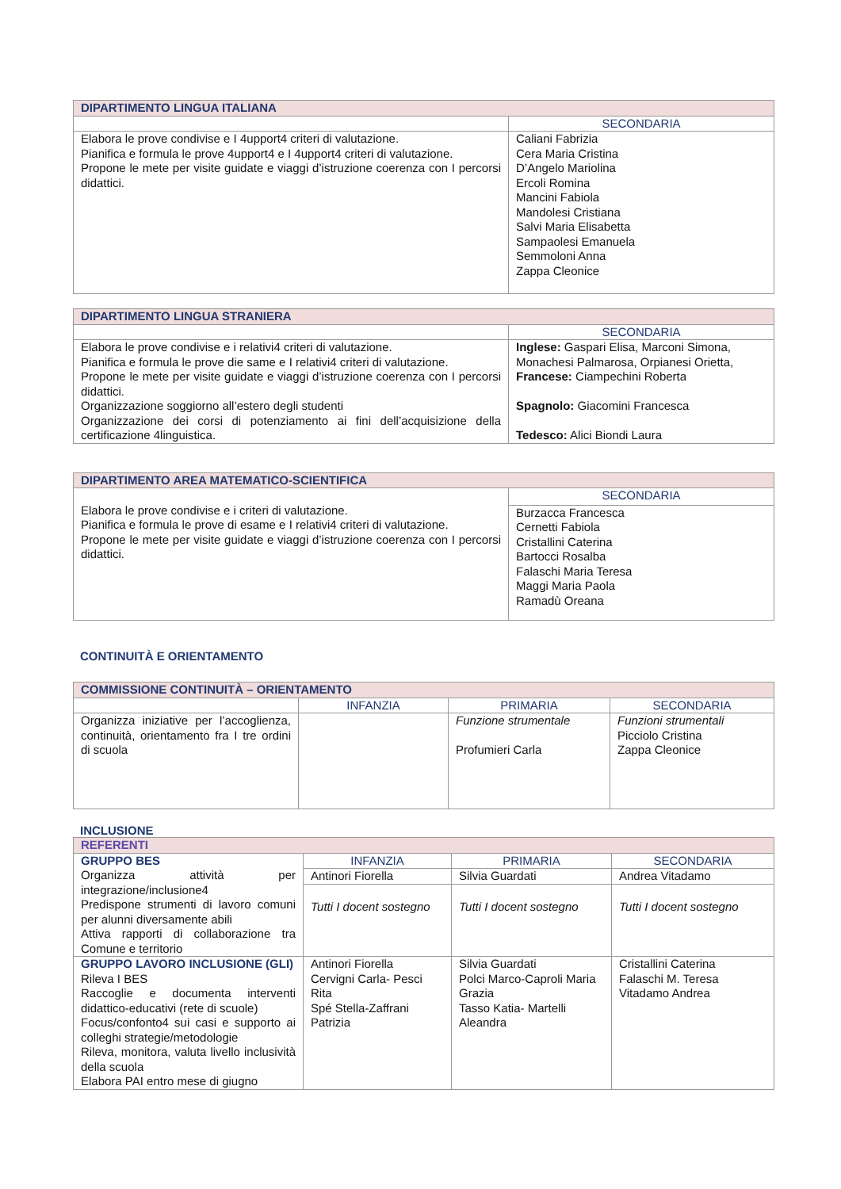| DIPARTIMENTO LINGUA ITALIANA | |
| --- | --- |
| | SECONDARIA |
| Elabora le prove condivise e I 4upport4 criteri di valutazione. Pianifica e formula le prove 4upport4 e I 4upport4 criteri di valutazione. Propone le mete per visite guidate e viaggi d’istruzione coerenza con I percorsi didattici. | Caliani Fabrizia Cera Maria Cristina D’Angelo Mariolina Ercoli Romina Mancini Fabiola Mandolesi Cristiana Salvi Maria Elisabetta Sampaolesi Emanuela Semmoloni Anna Zappa Cleonice |
| DIPARTIMENTO LINGUA STRANIERA | |
| --- | --- |
| | SECONDARIA |
| Elabora le prove condivise e i relativi4 criteri di valutazione. Pianifica e formula le prove die same e I relativi4 criteri di valutazione. Propone le mete per visite guidate e viaggi d’istruzione coerenza con I percorsi didattici. Organizzazione soggiorno all’estero degli studenti Organizzazione dei corsi di potenziamento ai fini dell’acquisizione della certificazione 4linguistica. | Inglese: Gaspari Elisa, Marconi Simona, Monachesi Palmarosa, Orpianesi Orietta, Francese: Ciampechini Roberta Spagnolo: Giacomini Francesca Tedesco: Alici Biondi Laura |
| DIPARTIMENTO AREA MATEMATICO-SCIENTIFICA | |
| --- | --- |
| Elabora le prove condivise e i criteri di valutazione. Pianifica e formula le prove di esame e I relativi4 criteri di valutazione. Propone le mete per visite guidate e viaggi d’istruzione coerenza con I percorsi didattici. | SECONDARIA |
| | Burzacca Francesca Cernetti Fabiola Cristallini Caterina Bartocci Rosalba Falaschi Maria Teresa Maggi Maria Paola Ramadù Oreana |
CONTINUITÀ E ORIENTAMENTO
| COMMISSIONE CONTINUITÀ – ORIENTAMENTO | | | |
| --- | --- | --- | --- |
| | INFANZIA | PRIMARIA | SECONDARIA |
| Organizza iniziative per l’accoglienza, continuità, orientamento fra I tre ordini di scuola | | Funzione strumentale Profumieri Carla | Funzioni strumentali Picciolo Cristina Zappa Cleonice |
INCLUSIONE
| REFERENTI | | | |
| --- | --- | --- | --- |
| GRUPPO BES Organizza attività per integrazione/inclusione4 Predispone strumenti di lavoro comuni per alunni diversamente abili Attiva rapporti di collaborazione tra Comune e territorio | INFANZIA | PRIMARIA | SECONDARIA |
| | Antinori Fiorella | Silvia Guardati | Andrea Vitadamo |
| | Tutti I docent sostegno | Tutti I docent sostegno | Tutti I docent sostegno |
| GRUPPO LAVORO INCLUSIONE (GLI) Rileva I BES Raccoglie e documenta interventi didattico-educativi (rete di scuole) Focus/confonto4 sui casi e supporto ai colleghi strategie/metodologie Rileva, monitora, valuta livello inclusività della scuola Elabora PAI entro mese di giugno | Antinori Fiorella Cervigni Carla- Pesci Rita Spé Stella-Zaffrani Patrizia | Silvia Guardati Polci Marco-Caproli Maria Grazia Tasso Katia- Martelli Aleandra | Cristallini Caterina Falaschi M. Teresa Vitadamo Andrea |